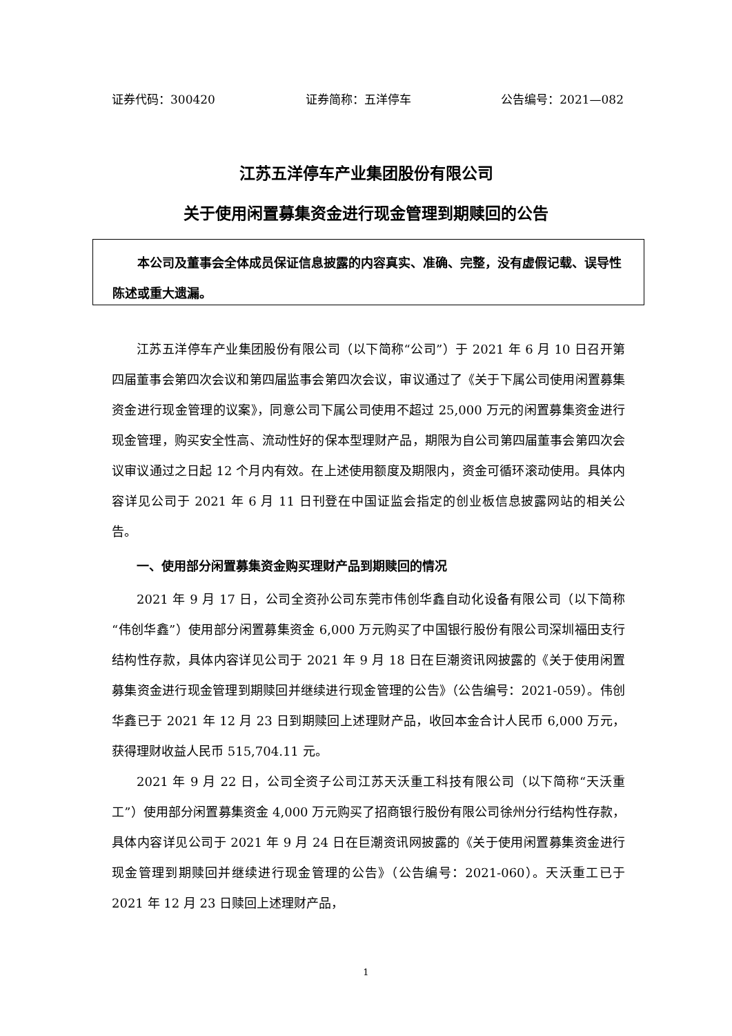证券代码：300420 证券简称：五洋停车 公告编号：2021—082
江苏五洋停车产业集团股份有限公司
关于使用闲置募集资金进行现金管理到期赎回的公告
本公司及董事会全体成员保证信息披露的内容真实、准确、完整，没有虚假记载、误导性陈述或重大遗漏。
江苏五洋停车产业集团股份有限公司（以下简称“公司”）于 2021 年 6 月 10 日召开第四届董事会第四次会议和第四届监事会第四次会议，审议通过了《关于下属公司使用闲置募集资金进行现金管理的议案》，同意公司下属公司使用不超过 25,000 万元的闲置募集资金进行现金管理，购买安全性高、流动性好的保本型理财产品，期限为自公司第四届董事会第四次会议审议通过之日起 12 个月内有效。在上述使用额度及期限内，资金可循环滚动使用。具体内容详见公司于 2021 年 6 月 11 日刊登在中国证监会指定的创业板信息披露网站的相关公告。
一、使用部分闲置募集资金购买理财产品到期赎回的情况
2021 年 9 月 17 日，公司全资孙公司东莞市伟创华鑫自动化设备有限公司（以下简称“伟创华鑫”）使用部分闲置募集资金 6,000 万元购买了中国银行股份有限公司深圳福田支行结构性存款，具体内容详见公司于 2021 年 9 月 18 日在巨潮资讯网披露的《关于使用闲置募集资金进行现金管理到期赎回并继续进行现金管理的公告》（公告编号：2021-059）。伟创华鑫已于 2021 年 12 月 23 日到期赎回上述理财产品，收回本金合计人民币 6,000 万元，获得理财收益人民币 515,704.11 元。
2021 年 9 月 22 日，公司全资子公司江苏天沃重工科技有限公司（以下简称“天沃重工”）使用部分闲置募集资金 4,000 万元购买了招商银行股份有限公司徐州分行结构性存款，具体内容详见公司于 2021 年 9 月 24 日在巨潮资讯网披露的《关于使用闲置募集资金进行现金管理到期赎回并继续进行现金管理的公告》（公告编号：2021-060）。天沃重工已于 2021 年 12 月 23 日赎回上述理财产品，
1